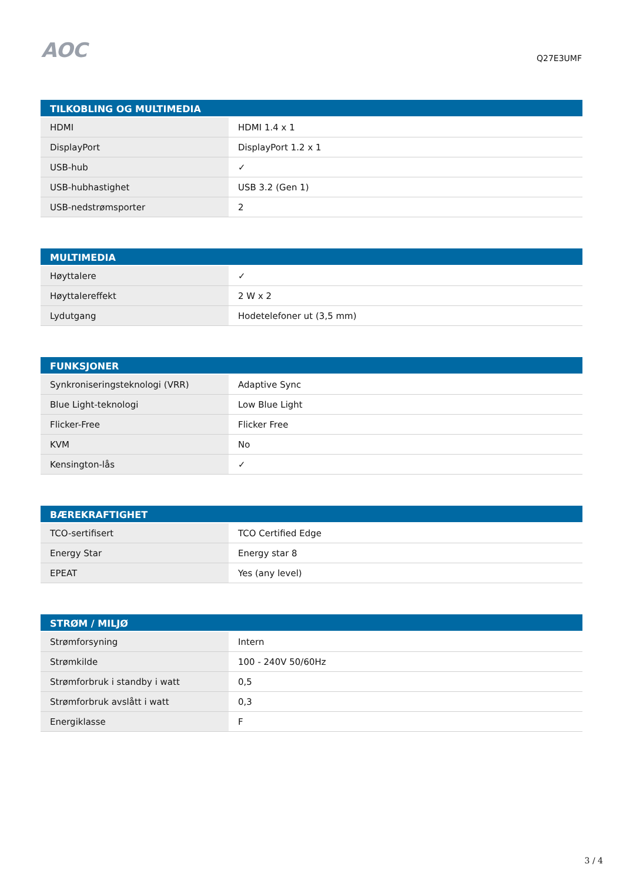AOC
Q27E3UMF
| TILKOBLING OG MULTIMEDIA | |
| --- | --- |
| HDMI | HDMI 1.4 x 1 |
| DisplayPort | DisplayPort 1.2 x 1 |
| USB-hub | ✓ |
| USB-hubhastighet | USB 3.2 (Gen 1) |
| USB-nedstrømsporter | 2 |
| MULTIMEDIA | |
| --- | --- |
| Høyttalere | ✓ |
| Høyttalereffekt | 2 W x 2 |
| Lydutgang | Hodetelefoner ut (3,5 mm) |
| FUNKSJONER | |
| --- | --- |
| Synkroniseringsteknologi (VRR) | Adaptive Sync |
| Blue Light-teknologi | Low Blue Light |
| Flicker-Free | Flicker Free |
| KVM | No |
| Kensington-lås | ✓ |
| BÆREKRAFTIGHET | |
| --- | --- |
| TCO-sertifisert | TCO Certified Edge |
| Energy Star | Energy star 8 |
| EPEAT | Yes (any level) |
| STRØM / MILJØ | |
| --- | --- |
| Strømforsyning | Intern |
| Strømkilde | 100 - 240V 50/60Hz |
| Strømforbruk i standby i watt | 0,5 |
| Strømforbruk avslått i watt | 0,3 |
| Energiklasse | F |
3 / 4